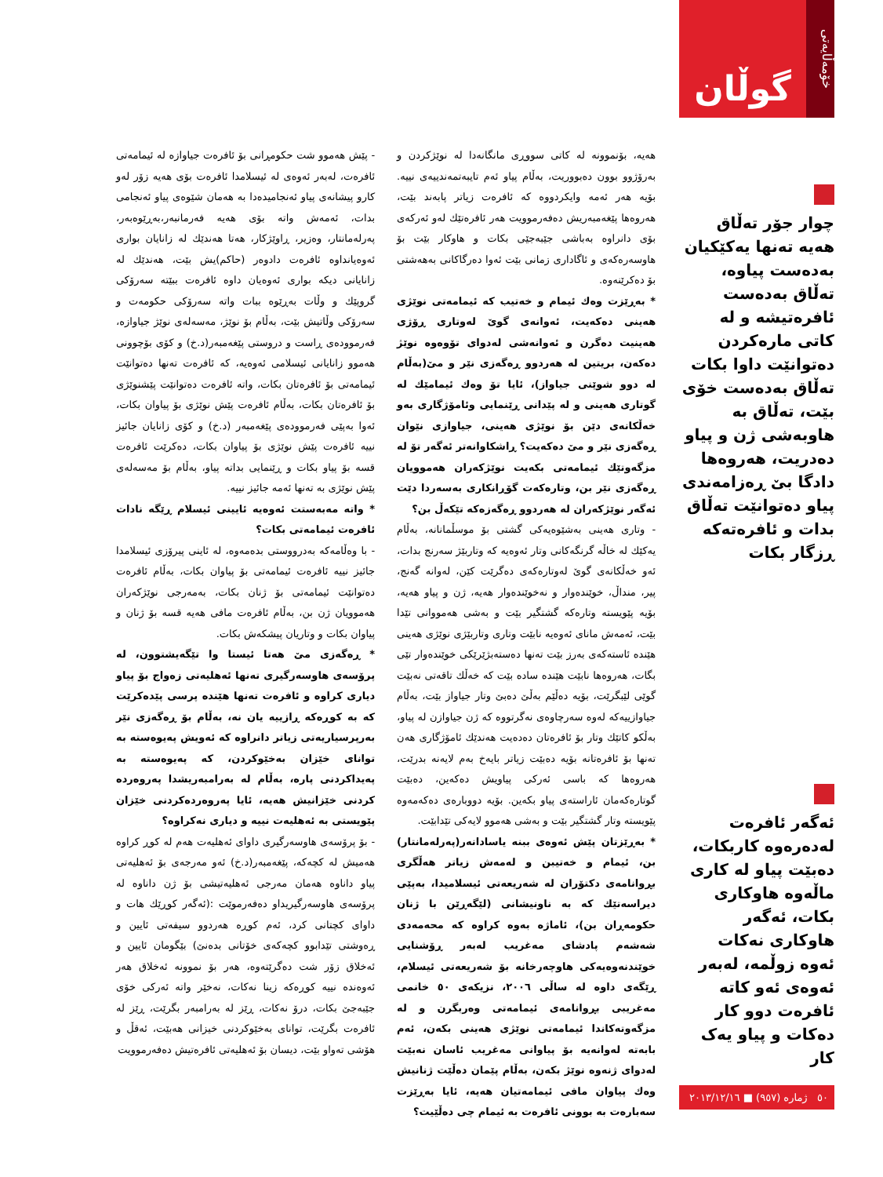خۆمەڵایەتی
گوڵان
چوار جۆر تەڵاق هەیە تەنها یەکێکیان بەدەست پیاوە، تەڵاق بەدەست ئافرەتیشە و لە کاتی مارەکردن دەتوانێت داوا بکات تەڵاق بەدەست خۆی بێت، تەڵاق بە هاوبەشی ژن و پیاو دەدریت، هەروەها دادگا بێ ڕەزامەندی پیاو دەتوانێت تەڵاق بدات و ئافرەتەکە ڕزگار بکات
ئەگەر ئافرەت لەدەرەوە کاربکات، دەبێت پیاو لە کاری ماڵەوە هاوکاری بکات، ئەگەر هاوکاری نەکات ئەوە زوڵمە، لەبەر ئەوەی ئەو کاتە ئافرەت دوو کار دەکات و پیاو یەک کار
٥٠ ژمارە (٩٥٧) ■ ٢٠١٣/١٢/١٦
هەیە، بۆنموونە لە کاتی سووڕی مانگانەدا لە نوێژکردن و بەرۆژوو بوون دەبووریت، بەڵام پیاو ئەم تایبەتمەندییەی نییە. بۆیە هەر ئەمە وایکردووە کە ئافرەت زیاتر پابەند بێت، هەروەها پێغەمبەریش دەفەرموویت هەر ئافرەتێك لەو ئەرکەی بۆی دانراوە بەباشی جێبەجێی بکات و هاوکار بێت بۆ هاوسەرەکەی و ئاگاداری زمانی بێت ئەوا دەرگاکانی بەهەشتی بۆ دەکرێنەوە.
* بەڕێزت وەك ئیمام و خەتیب کە ئیمامەتی نوێژی هەینی دەکەیت، ئەوانەی گوێ لەوتاری ڕۆژی هەینیت دەگرن و ئەوانەشی لەدوای تۆوەوە نوێژ دەکەن، بریتین لە هەردوو ڕەگەزی نێر و مێ(بەڵام لە دوو شوێنی جیاواز)، ئایا تۆ وەك ئیمامێك لە گوتاری هەینی و لە پێدانی ڕێنمایی وئامۆژگاری بەو خەڵکانەی دێن بۆ نوێژی هەینی، جیاوازی نێوان ڕەگەزی نێر و مێ دەکەیت؟ ڕاشکاوانەتر ئەگەر تۆ لە مزگەوتێك ئیمامەتی بکەیت نوێژکەران هەموویان ڕەگەزی نێر بن، وتارەکەت گۆڕانکاری بەسەردا دێت ئەگەر نوێژکەران لە هەردوو ڕەگەزەکە تێکەڵ بن؟
- وتاری هەینی بەشێوەیەکی گشتی بۆ موسڵمانانە، بەڵام یەکێك لە خاڵە گرنگەکانی وتار ئەوەیە کە وتاربێژ سەرنج بدات، ئەو خەڵکانەی گوێ لەوتارەکەی دەگرێت کێن، لەوانە گەنج، پیر، منداڵ، خوێندەوار و نەخوێندەوار هەیە، ژن و پیاو هەیە، بۆیە پێویستە وتارەکە گشتگیر بێت و بەشی هەمووانی تێدا بێت، ئەمەش مانای ئەوەیە نابێت وتاری وتاربێژی نوێژی هەینی هێندە ئاستەکەی بەرز بێت تەنها دەستەبژێرێکی خوێندەوار تێی بگات، هەروەها نابێت هێندە سادە بێت کە خەڵك تاقەتی نەبێت گوێی لێبگرێت، بۆیە دەڵێم بەڵێ دەبێ وتار جیاواز بێت، بەڵام جیاوازییەکە لەوە سەرچاوەی نەگرتووە کە ژن جیاوازن لە پیاو، بەڵکو کاتێك وتار بۆ ئافرەتان دەدەیت هەندێك ئامۆژگاری هەن تەنها بۆ ئافرەتانە بۆیە دەبێت زیاتر بایەخ بەم لایەنە بدرێت، هەروەها کە باسی ئەرکی پیاویش دەکەین، دەبێت گوتارەکەمان ئاراستەی پیاو بکەین. بۆیە دووبارەی دەکەمەوە پێویستە وتار گشتگیر بێت و بەشی هەموو لایەکی تێدابێت.
* بەڕێزتان پێش ئەوەی ببنە یاسادانەر(پەرلەمانتار) بن، ئیمام و خەتیبن و لەمەش زیاتر هەڵگری بڕوانامەی دکتۆران لە شەریعەتی ئیسلامیدا، بەپێی دیراسەتێك کە بە ناونیشانی (لێگەڕێن با ژنان حکومەڕان بن)، ئاماژە بەوە کراوە کە محەمەدی شەشەم پادشای مەغریب لەبەر ڕۆشنایی خوێندنەوەیەکی هاوچەرخانە بۆ شەریعەتی ئیسلام، ڕێگەی داوە لە ساڵی ٢٠٠٦، نزیکەی ٥٠ خانمی مەغریبی بڕوانامەی ئیمامەتی وەربگرن و لە مزگەوتەکاندا ئیمامەتی نوێژی هەینی بکەن، ئەم بابەتە لەوانەیە بۆ پیاوانی مەغریب ئاسان نەبێت لەدوای ژنەوە نوێژ بکەن، بەڵام پێمان دەڵێت ژنانیش وەك پیاوان مافی ئیمامەتیان هەیە، ئایا بەڕێزت سەبارەت بە بوونی ئافرەت بە ئیمام چی دەڵێیت؟
- پێش هەموو شت حکومڕانی بۆ ئافرەت جیاوازە لە ئیمامەتی ئافرەت، لەبەر ئەوەی لە ئیسلامدا ئافرەت بۆی هەیە زۆر لەو کارو پیشانەی پیاو ئەنجامیدەدا بە هەمان شێوەی پیاو ئەنجامی بدات، ئەمەش واتە بۆی هەیە فەرمانبەر،بەڕێوەبەر، پەرلەمانتار، وەزیر، ڕاوێژکار، هەتا هەندێك لە زانایان بواری ئەوەیانداوە ئافرەت دادوەر (حاکم)یش بێت، هەندێك لە زانایانی دیکە بواری ئەوەیان داوە ئافرەت ببێتە سەرۆکی گروپێك و وڵات بەڕێوە ببات واتە سەرۆکی حکومەت و سەرۆکی وڵاتیش بێت، بەڵام بۆ نوێژ، مەسەلەی نوێژ جیاوازە، فەرموودەی ڕاست و دروستی پێغەمبەر(د.خ) و کۆی بۆچوونی هەموو زانایانی ئیسلامی ئەوەیە، کە ئافرەت تەنها دەتوانێت ئیمامەتی بۆ ئافرەتان بکات، واتە ئافرەت دەتوانێت پێشنوێژی بۆ ئافرەتان بکات، بەڵام ئافرەت پێش نوێژی بۆ پیاوان بکات، ئەوا بەپێی فەرموودەی پێغەمبەر (د.خ) و کۆی زانایان جائیز نییە ئافرەت پێش نوێژی بۆ پیاوان بکات، دەکرێت ئافرەت قسە بۆ پیاو بکات و ڕێنمایی بداتە پیاو، بەڵام بۆ مەسەلەی پێش نوێژی بە تەنها ئەمە جائیز نییە.
* واتە مەبەستت ئەوەیە ئایینی ئیسلام ڕێگە نادات ئافرەت ئیمامەتی بکات؟
- با وەڵامەکە بەدرووستی بدەمەوە، لە ئاینی پیرۆزی ئیسلامدا جائیز نییە ئافرەت ئیمامەتی بۆ پیاوان بکات، بەڵام ئافرەت دەتوانێت ئیمامەتی بۆ ژنان بکات، بەمەرجی نوێژکەران هەموویان ژن بن، بەڵام ئافرەت مافی هەیە قسە بۆ ژنان و پیاوان بکات و وتاریان پیشکەش بکات.
* ڕەگەزی مێ هەتا ئیستا وا تێگەیشتوون، لە پرۆسەی هاوسەرگیری تەنها ئەهلیەتی زەواج بۆ پیاو دیاری کراوە و ئافرەت تەنها هێندە پرسی پێدەکرێت کە بە کوڕەکە ڕازییە یان نە، بەڵام بۆ ڕەگەزی نێر بەرپرسیاریەتی زیاتر دانراوە کە ئەویش پەیوەستە بە توانای خێزان بەخێوکردن، کە پەیوەستە بە پەیداکردنی پارە، بەڵام لە بەرامبەریشدا پەروەردە کردنی خێزانیش هەیە، ئایا پەروەردەکردنی خێزان پێویستی بە ئەهلیەت نییە و دیاری نەکراوە؟
- بۆ پرۆسەی هاوسەرگیری داوای ئەهلیەت هەم لە کوڕ کراوە هەمیش لە کچەکە، پێغەمبەر(د.خ) ئەو مەرجەی بۆ ئەهلیەتی پیاو داناوە هەمان مەرجی ئەهلیەتیشی بۆ ژن داناوە لە پرۆسەی هاوسەرگیریداو دەفەرموێت :(ئەگەر کوڕێك هات و داوای کچتانی کرد، ئەم کوڕە هەردوو سیفەتی ئایین و ڕەوشتی تێدابوو کچەکەی خۆتانی بدەنێ) بێگومان ئایین و ئەخلاق زۆر شت دەگرێتەوە، هەر بۆ نموونە ئەخلاق هەر ئەوەندە نییە کوڕەکە زینا نەکات، نەخێر واتە ئەرکی خۆی جێبەجێ بکات، درۆ نەکات، ڕێز لە بەرامبەر بگرێت، ڕێز لە ئافرەت بگرێت، توانای بەخێوکردنی خیزانی هەبێت، ئەقڵ و هۆشی تەواو بێت، دیسان بۆ ئەهلیەتی ئافرەتیش دەفەرموویت